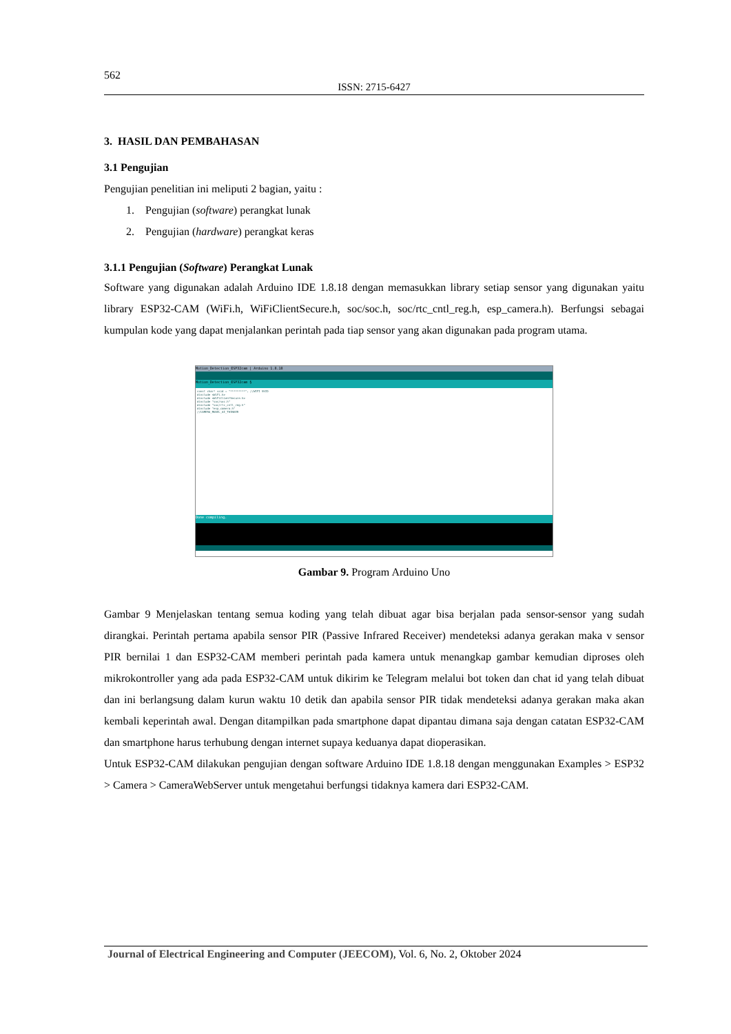562
ISSN: 2715-6427
3. HASIL DAN PEMBAHASAN
3.1 Pengujian
Pengujian penelitian ini meliputi 2 bagian, yaitu :
1. Pengujian (software) perangkat lunak
2. Pengujian (hardware) perangkat keras
3.1.1 Pengujian (Software) Perangkat Lunak
Software yang digunakan adalah Arduino IDE 1.8.18 dengan memasukkan library setiap sensor yang digunakan yaitu library ESP32-CAM (WiFi.h, WiFiClientSecure.h, soc/soc.h, soc/rtc_cntl_reg.h, esp_camera.h). Berfungsi sebagai kumpulan kode yang dapat menjalankan perintah pada tiap sensor yang akan digunakan pada program utama.
Motion_Detection_ESP32cam | Arduino 1.8.18
Motion_Detection_ESP32cam §
const char* ssid = "*********"; //WIFI SSID
#include <WiFi.h>
#include <WiFiClientSecure.h>
#include "soc/soc.h"
#include "soc/rtc_cntl_reg.h"
#include "esp_camera.h"
//CAMERA_MODEL_AI_THINKER
Done compiling.
Gambar 9. Program Arduino Uno
Gambar 9 Menjelaskan tentang semua koding yang telah dibuat agar bisa berjalan pada sensor-sensor yang sudah dirangkai. Perintah pertama apabila sensor PIR (Passive Infrared Receiver) mendeteksi adanya gerakan maka v sensor PIR bernilai 1 dan ESP32-CAM memberi perintah pada kamera untuk menangkap gambar kemudian diproses oleh mikrokontroller yang ada pada ESP32-CAM untuk dikirim ke Telegram melalui bot token dan chat id yang telah dibuat dan ini berlangsung dalam kurun waktu 10 detik dan apabila sensor PIR tidak mendeteksi adanya gerakan maka akan kembali keperintah awal. Dengan ditampilkan pada smartphone dapat dipantau dimana saja dengan catatan ESP32-CAM dan smartphone harus terhubung dengan internet supaya keduanya dapat dioperasikan.
Untuk ESP32-CAM dilakukan pengujian dengan software Arduino IDE 1.8.18 dengan menggunakan Examples > ESP32 > Camera > CameraWebServer untuk mengetahui berfungsi tidaknya kamera dari ESP32-CAM.
Journal of Electrical Engineering and Computer (JEECOM), Vol. 6, No. 2, Oktober 2024